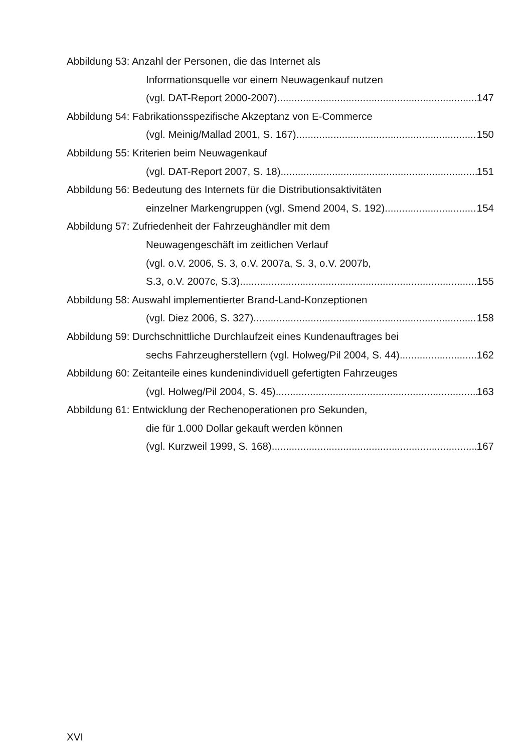Abbildung 53: Anzahl der Personen, die das Internet als
Informationsquelle vor einem Neuwagenkauf nutzen
(vgl. DAT-Report 2000-2007) 147
Abbildung 54: Fabrikationsspezifische Akzeptanz von E-Commerce
(vgl. Meinig/Mallad 2001, S. 167) 150
Abbildung 55: Kriterien beim Neuwagenkauf
(vgl. DAT-Report 2007, S. 18) 151
Abbildung 56: Bedeutung des Internets für die Distributionsaktivitäten
einzelner Markengruppen (vgl. Smend 2004, S. 192) 154
Abbildung 57: Zufriedenheit der Fahrzeughändler mit dem
Neuwagengeschäft im zeitlichen Verlauf
(vgl. o.V. 2006, S. 3, o.V. 2007a, S. 3, o.V. 2007b,
S.3, o.V. 2007c, S.3) 155
Abbildung 58: Auswahl implementierter Brand-Land-Konzeptionen
(vgl. Diez 2006, S. 327) 158
Abbildung 59: Durchschnittliche Durchlaufzeit eines Kundenauftrages bei
sechs Fahrzeugherstellern (vgl. Holweg/Pil 2004, S. 44) 162
Abbildung 60: Zeitanteile eines kundenindividuell gefertigten Fahrzeuges
(vgl. Holweg/Pil 2004, S. 45) 163
Abbildung 61: Entwicklung der Rechenoperationen pro Sekunden,
die für 1.000 Dollar gekauft werden können
(vgl. Kurzweil 1999, S. 168) 167
XVI